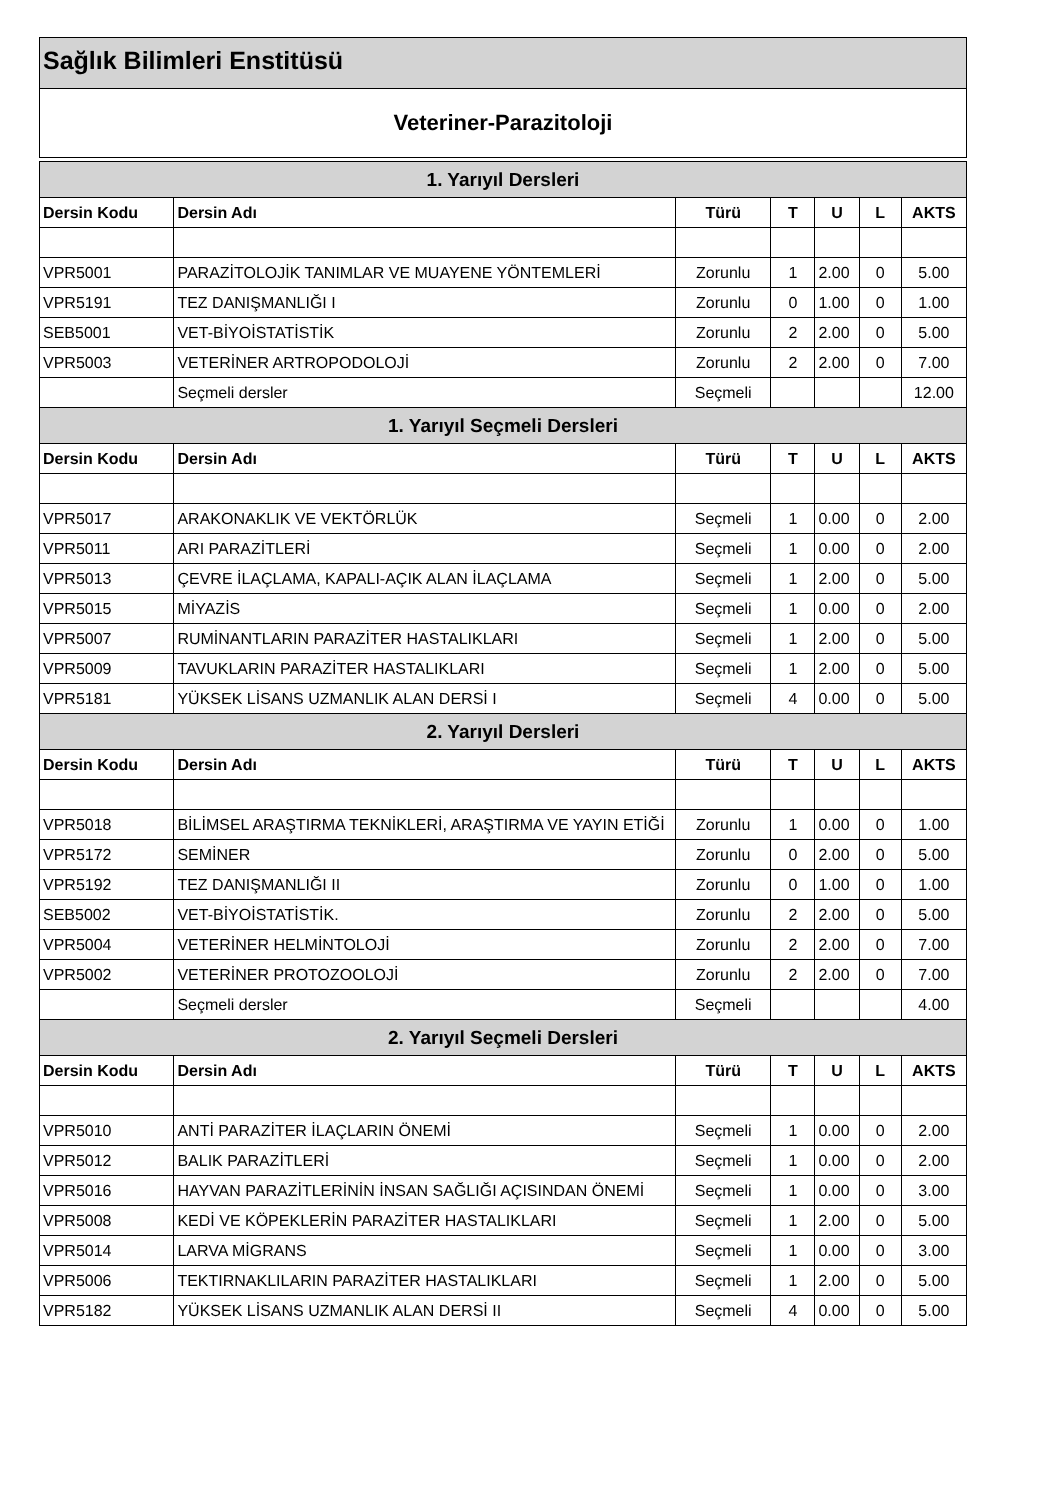Sağlık Bilimleri Enstitüsü
Veteriner-Parazitoloji
| 1. Yarıyıl Dersleri | | | | | | |
| --- | --- | --- | --- | --- | --- | --- |
| Dersin Kodu | Dersin Adı | Türü | T | U | L | AKTS |
| VPR5001 | PARAZİTOLOJİK TANIMLAR VE MUAYENE YÖNTEMLERİ | Zorunlu | 1 | 2.00 | 0 | 5.00 |
| VPR5191 | TEZ DANIŞMANLIĞI I | Zorunlu | 0 | 1.00 | 0 | 1.00 |
| SEB5001 | VET-BİYOİSTATİSTİK | Zorunlu | 2 | 2.00 | 0 | 5.00 |
| VPR5003 | VETERİNER ARTROPODOLOJİ | Zorunlu | 2 | 2.00 | 0 | 7.00 |
| | Seçmeli dersler | Seçmeli | | | | 12.00 |
| 1. Yarıyıl Seçmeli Dersleri | | | | | | |
| Dersin Kodu | Dersin Adı | Türü | T | U | L | AKTS |
| VPR5017 | ARAKONAKLIK VE VEKTÖRLÜK | Seçmeli | 1 | 0.00 | 0 | 2.00 |
| VPR5011 | ARI PARAZİTLERİ | Seçmeli | 1 | 0.00 | 0 | 2.00 |
| VPR5013 | ÇEVRE İLAÇLAMA, KAPALI-AÇIK ALAN İLAÇLAMA | Seçmeli | 1 | 2.00 | 0 | 5.00 |
| VPR5015 | MİYAZİS | Seçmeli | 1 | 0.00 | 0 | 2.00 |
| VPR5007 | RUMİNANTLARIN PARAZİTER HASTALIKLARI | Seçmeli | 1 | 2.00 | 0 | 5.00 |
| VPR5009 | TAVUKLARIN PARAZİTER HASTALIKLARI | Seçmeli | 1 | 2.00 | 0 | 5.00 |
| VPR5181 | YÜKSEK LİSANS UZMANLIK ALAN DERSİ I | Seçmeli | 4 | 0.00 | 0 | 5.00 |
| 2. Yarıyıl Dersleri | | | | | | |
| Dersin Kodu | Dersin Adı | Türü | T | U | L | AKTS |
| VPR5018 | BİLİMSEL ARAŞTIRMA TEKNİKLERİ, ARAŞTIRMA VE YAYIN ETİĞİ | Zorunlu | 1 | 0.00 | 0 | 1.00 |
| VPR5172 | SEMİNER | Zorunlu | 0 | 2.00 | 0 | 5.00 |
| VPR5192 | TEZ DANIŞMANLIĞI II | Zorunlu | 0 | 1.00 | 0 | 1.00 |
| SEB5002 | VET-BİYOİSTATİSTİK. | Zorunlu | 2 | 2.00 | 0 | 5.00 |
| VPR5004 | VETERİNER HELMİNTOLOJİ | Zorunlu | 2 | 2.00 | 0 | 7.00 |
| VPR5002 | VETERİNER PROTOZOOLOJİ | Zorunlu | 2 | 2.00 | 0 | 7.00 |
| | Seçmeli dersler | Seçmeli | | | | 4.00 |
| 2. Yarıyıl Seçmeli Dersleri | | | | | | |
| Dersin Kodu | Dersin Adı | Türü | T | U | L | AKTS |
| VPR5010 | ANTİ PARAZİTER İLAÇLARIN ÖNEMİ | Seçmeli | 1 | 0.00 | 0 | 2.00 |
| VPR5012 | BALIK PARAZİTLERİ | Seçmeli | 1 | 0.00 | 0 | 2.00 |
| VPR5016 | HAYVAN PARAZİTLERİNİN İNSAN SAĞLIĞI AÇISINDAN ÖNEMİ | Seçmeli | 1 | 0.00 | 0 | 3.00 |
| VPR5008 | KEDİ VE KÖPEKLERİN PARAZİTER HASTALIKLARI | Seçmeli | 1 | 2.00 | 0 | 5.00 |
| VPR5014 | LARVA MİGRANS | Seçmeli | 1 | 0.00 | 0 | 3.00 |
| VPR5006 | TEKTIRNAKLILARIN PARAZİTER HASTALIKLARI | Seçmeli | 1 | 2.00 | 0 | 5.00 |
| VPR5182 | YÜKSEK LİSANS UZMANLIK ALAN DERSİ II | Seçmeli | 4 | 0.00 | 0 | 5.00 |